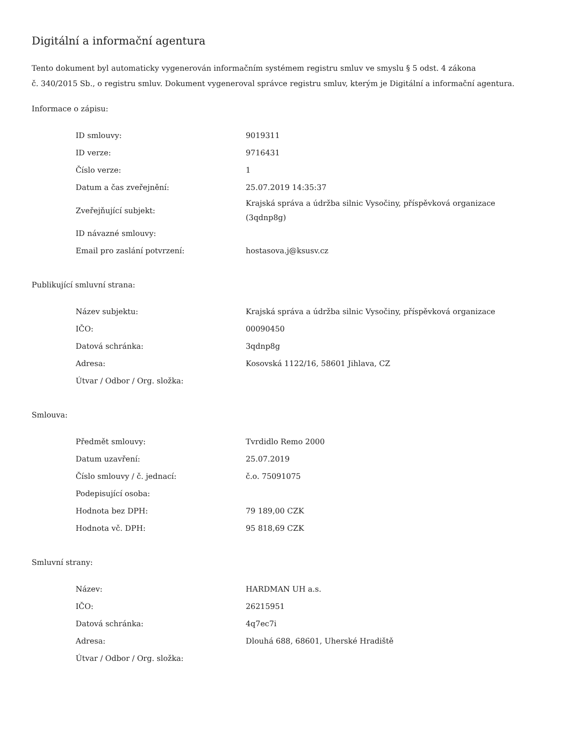Digitální a informační agentura
Tento dokument byl automaticky vygenerován informačním systémem registru smluv ve smyslu § 5 odst. 4 zákona
č. 340/2015 Sb., o registru smluv. Dokument vygeneroval správce registru smluv, kterým je Digitální a informační agentura.
Informace o zápisu:
| ID smlouvy: | 9019311 |
| ID verze: | 9716431 |
| Číslo verze: | 1 |
| Datum a čas zveřejnění: | 25.07.2019 14:35:37 |
| Zveřejňující subjekt: | Krajská správa a údržba silnic Vysočiny, příspěvková organizace (3qdnp8g) |
| ID návazné smlouvy: | |
| Email pro zaslání potvrzení: | hostasova.j@ksusv.cz |
Publikující smluvní strana:
| Název subjektu: | Krajská správa a údržba silnic Vysočiny, příspěvková organizace |
| IČO: | 00090450 |
| Datová schránka: | 3qdnp8g |
| Adresa: | Kosovská 1122/16, 58601 Jihlava, CZ |
| Útvar / Odbor / Org. složka: | |
Smlouva:
| Předmět smlouvy: | Tvrdidlo Remo 2000 |
| Datum uzavření: | 25.07.2019 |
| Číslo smlouvy / č. jednací: | č.o. 75091075 |
| Podepisující osoba: | |
| Hodnota bez DPH: | 79 189,00 CZK |
| Hodnota vč. DPH: | 95 818,69 CZK |
Smluvní strany:
| Název: | HARDMAN UH a.s. |
| IČO: | 26215951 |
| Datová schránka: | 4q7ec7i |
| Adresa: | Dlouhá 688, 68601, Uherské Hradiště |
| Útvar / Odbor / Org. složka: | |